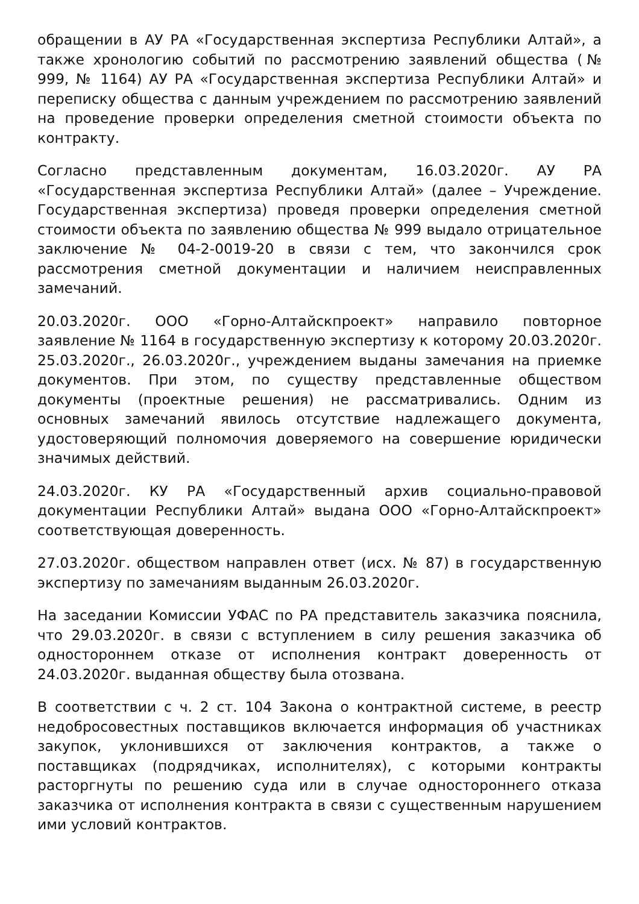обращении в АУ РА «Государственная экспертиза Республики Алтай», а также хронологию событий по рассмотрению заявлений общества (№ 999, № 1164) АУ РА «Государственная экспертиза Республики Алтай» и переписку общества с данным учреждением по рассмотрению заявлений на проведение проверки определения сметной стоимости объекта по контракту.
Согласно представленным документам, 16.03.2020г. АУ РА «Государственная экспертиза Республики Алтай» (далее – Учреждение. Государственная экспертиза) проведя проверки определения сметной стоимости объекта по заявлению общества № 999 выдало отрицательное заключение № 04-2-0019-20 в связи с тем, что закончился срок рассмотрения сметной документации и наличием неисправленных замечаний.
20.03.2020г. ООО «Горно-Алтайскпроект» направило повторное заявление № 1164 в государственную экспертизу к которому 20.03.2020г. 25.03.2020г., 26.03.2020г., учреждением выданы замечания на приемке документов. При этом, по существу представленные обществом документы (проектные решения) не рассматривались. Одним из основных замечаний явилось отсутствие надлежащего документа, удостоверяющий полномочия доверяемого на совершение юридически значимых действий.
24.03.2020г. КУ РА «Государственный архив социально-правовой документации Республики Алтай» выдана ООО «Горно-Алтайскпроект» соответствующая доверенность.
27.03.2020г. обществом направлен ответ (исх. № 87) в государственную экспертизу по замечаниям выданным 26.03.2020г.
На заседании Комиссии УФАС по РА представитель заказчика пояснила, что 29.03.2020г. в связи с вступлением в силу решения заказчика об одностороннем отказе от исполнения контракт доверенность от 24.03.2020г. выданная обществу была отозвана.
В соответствии с ч. 2 ст. 104 Закона о контрактной системе, в реестр недобросовестных поставщиков включается информация об участниках закупок, уклонившихся от заключения контрактов, а также о поставщиках (подрядчиках, исполнителях), с которыми контракты расторгнуты по решению суда или в случае одностороннего отказа заказчика от исполнения контракта в связи с существенным нарушением ими условий контрактов.